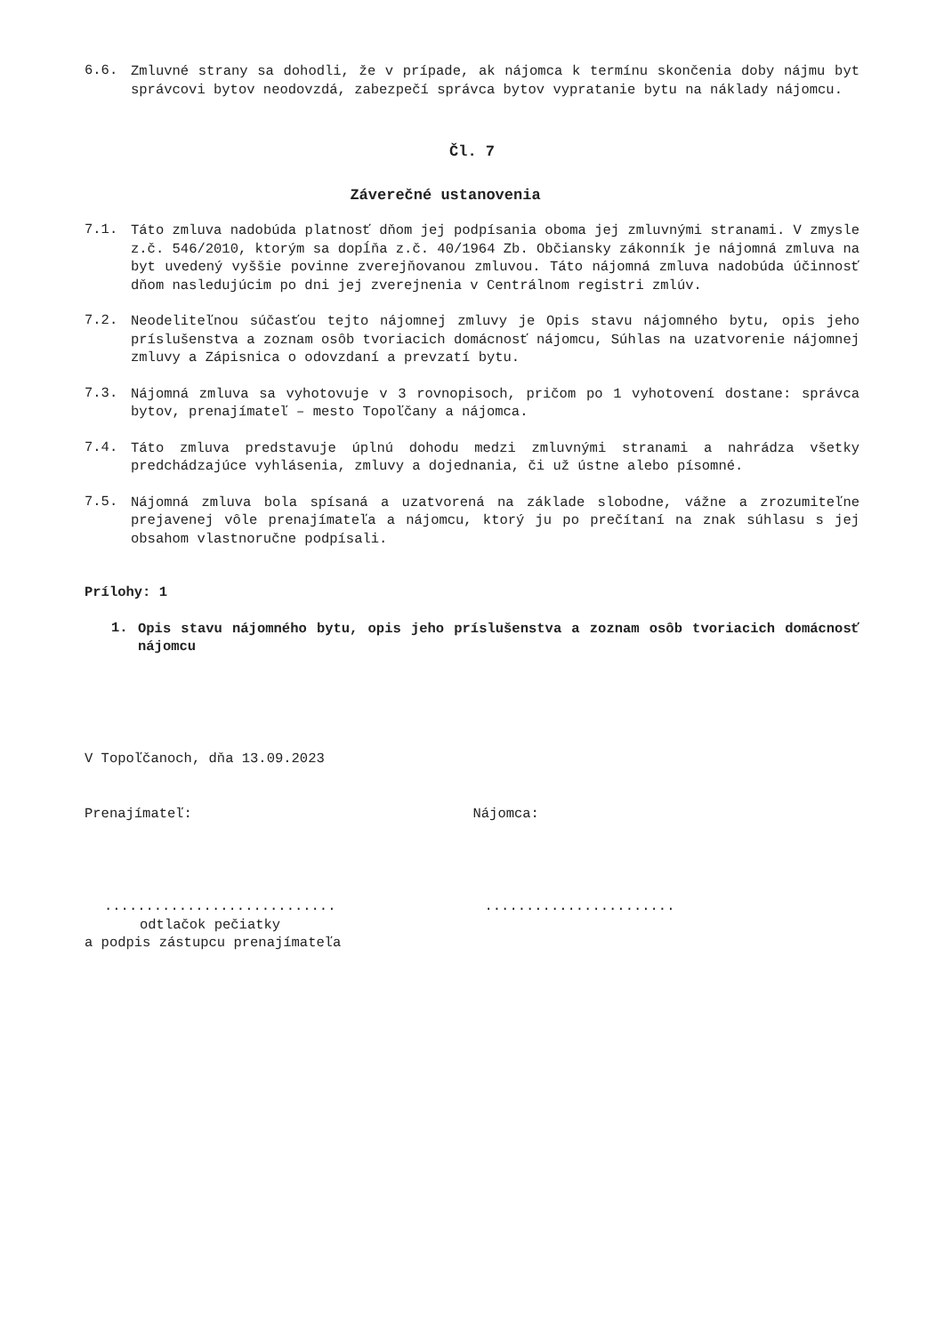6.6.
Zmluvné strany sa dohodli, že v prípade, ak nájomca k termínu skončenia doby nájmu byt správcovi bytov neodovzdá, zabezpečí správca bytov vypratanie bytu na náklady nájomcu.
Čl. 7
Záverečné ustanovenia
7.1.
Táto zmluva nadobúda platnosť dňom jej podpísania oboma jej zmluvnými stranami. V zmysle z.č. 546/2010, ktorým sa dopĺňa z.č. 40/1964 Zb. Občiansky zákonník je nájomná zmluva na byt uvedený vyššie povinne zverejňovanou zmluvou. Táto nájomná zmluva nadobúda účinnosť dňom nasledujúcim po dni jej zverejnenia v Centrálnom registri zmlúv.
7.2.
Neodeliteľnou súčasťou tejto nájomnej zmluvy je Opis stavu nájomného bytu, opis jeho príslušenstva a zoznam osôb tvoriacich domácnosť nájomcu, Súhlas na uzatvorenie nájomnej zmluvy a Zápisnica o odovzdaní a prevzatí bytu.
7.3.
Nájomná zmluva sa vyhotovuje v 3 rovnopisoch, pričom po 1 vyhotovení dostane: správca bytov, prenajímateľ – mesto Topoľčany a nájomca.
7.4.
Táto zmluva predstavuje úplnú dohodu medzi zmluvnými stranami a nahrádza všetky predchádzajúce vyhlásenia, zmluvy a dojednania, či už ústne alebo písomné.
7.5.
Nájomná zmluva bola spísaná a uzatvorená na základe slobodne, vážne a zrozumiteľne prejavenej vôle prenajímateľa a nájomcu, ktorý ju po prečítaní na znak súhlasu s jej obsahom vlastnoručne podpísali.
Prílohy: 1
1.
Opis stavu nájomného bytu, opis jeho príslušenstva a zoznam osôb tvoriacich domácnosť nájomcu
V Topoľčanoch, dňa 13.09.2023
Prenajímateľ: Nájomca:
............................
odtlačok pečiatky
a podpis zástupcu prenajímateľa
.......................